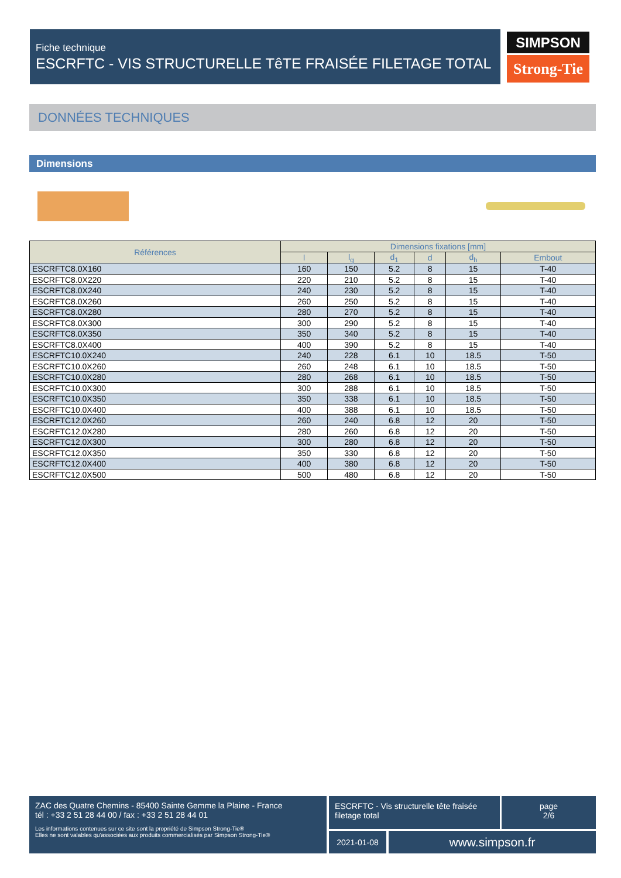Fiche technique
ESCRFTC - VIS STRUCTURELLE TêTE FRAISÉE FILETAGE TOTAL
SIMPSON
Strong-Tie
DONNÉES TECHNIQUES
Dimensions
| Références | Dimensions fixations [mm] | | | | | |
| --- | --- | --- | --- | --- | --- | --- |
| | l | l<sub>g</sub> | d<sub>1</sub> | d | d<sub>h</sub> | Embout |
| ESCRFTC8.0X160 | 160 | 150 | 5.2 | 8 | 15 | T-40 |
| ESCRFTC8.0X220 | 220 | 210 | 5.2 | 8 | 15 | T-40 |
| ESCRFTC8.0X240 | 240 | 230 | 5.2 | 8 | 15 | T-40 |
| ESCRFTC8.0X260 | 260 | 250 | 5.2 | 8 | 15 | T-40 |
| ESCRFTC8.0X280 | 280 | 270 | 5.2 | 8 | 15 | T-40 |
| ESCRFTC8.0X300 | 300 | 290 | 5.2 | 8 | 15 | T-40 |
| ESCRFTC8.0X350 | 350 | 340 | 5.2 | 8 | 15 | T-40 |
| ESCRFTC8.0X400 | 400 | 390 | 5.2 | 8 | 15 | T-40 |
| ESCRFTC10.0X240 | 240 | 228 | 6.1 | 10 | 18.5 | T-50 |
| ESCRFTC10.0X260 | 260 | 248 | 6.1 | 10 | 18.5 | T-50 |
| ESCRFTC10.0X280 | 280 | 268 | 6.1 | 10 | 18.5 | T-50 |
| ESCRFTC10.0X300 | 300 | 288 | 6.1 | 10 | 18.5 | T-50 |
| ESCRFTC10.0X350 | 350 | 338 | 6.1 | 10 | 18.5 | T-50 |
| ESCRFTC10.0X400 | 400 | 388 | 6.1 | 10 | 18.5 | T-50 |
| ESCRFTC12.0X260 | 260 | 240 | 6.8 | 12 | 20 | T-50 |
| ESCRFTC12.0X280 | 280 | 260 | 6.8 | 12 | 20 | T-50 |
| ESCRFTC12.0X300 | 300 | 280 | 6.8 | 12 | 20 | T-50 |
| ESCRFTC12.0X350 | 350 | 330 | 6.8 | 12 | 20 | T-50 |
| ESCRFTC12.0X400 | 400 | 380 | 6.8 | 12 | 20 | T-50 |
| ESCRFTC12.0X500 | 500 | 480 | 6.8 | 12 | 20 | T-50 |
ZAC des Quatre Chemins - 85400 Sainte Gemme la Plaine - France
tél : +33 2 51 28 44 00 / fax : +33 2 51 28 44 01
Les informations contenues sur ce site sont la propriété de Simpson Strong-Tie®
Elles ne sont valables qu'associées aux produits commercialisés par Simpson Strong-Tie®
ESCRFTC - Vis structurelle tête fraisée filetage total
page
2/6
2021-01-08 www.simpson.fr